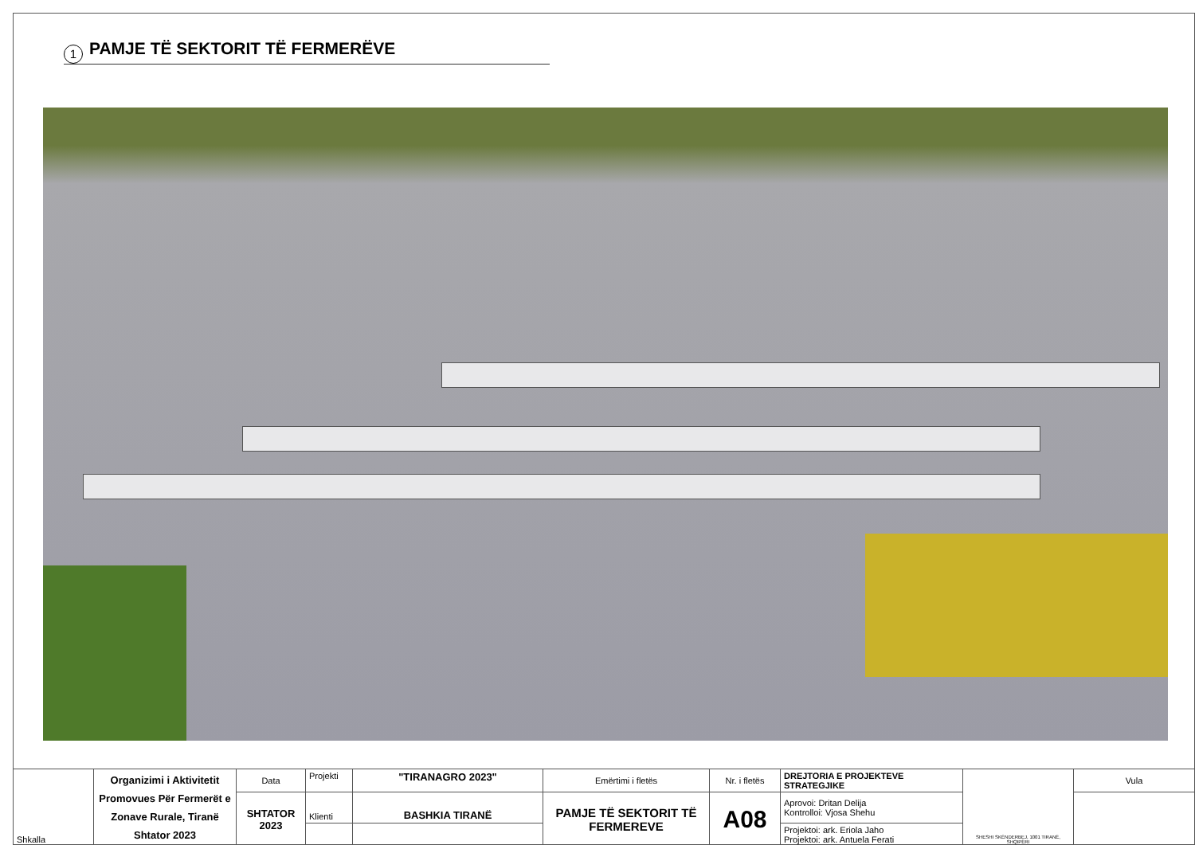1
PAMJE TË SEKTORIT TË FERMERËVE
| Shkalla | Organizimi i Aktivitetit Promovues Për Fermerët e Zonave Rurale, Tiranë Shtator 2023 | Data | Projekti | "TIRANAGRO 2023" | Emërtimi i fletës | Nr. i fletës | DREJTORIA E PROJEKTEVE STRATEGJIKE | SHESHI SKËNDERBEJ, 1001 TIRANË, SHQIPËRI | Vula |
| | | SHTATOR 2023 | Klienti | BASHKIA TIRANË | PAMJE TË SEKTORIT TË FERMEREVE | A08 | Aprovoi: Dritan Delija Kontrolloi: Vjosa Shehu | | |
| | | | | | | | Projektoi: ark. Eriola Jaho Projektoi: ark. Antuela Ferati | | |